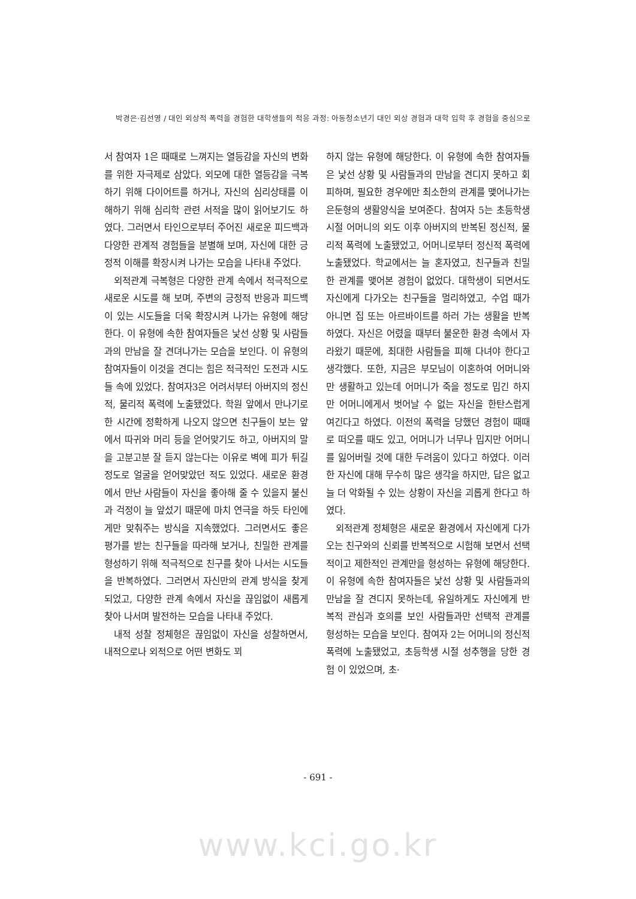박경은·김선영 / 대인 외상적 폭력을 경험한 대학생들의 적응 과정: 아동청소년기 대인 외상 경험과 대학 입학 후 경험을 중심으로
서 참여자 1은 때때로 느껴지는 열등감을 자신의 변화를 위한 자극제로 삼았다. 외모에 대한 열등감을 극복하기 위해 다이어트를 하거나, 자신의 심리상태를 이해하기 위해 심리학 관련 서적을 많이 읽어보기도 하였다. 그러면서 타인으로부터 주어진 새로운 피드백과 다양한 관계적 경험들을 분별해 보며, 자신에 대한 긍정적 이해를 확장시켜 나가는 모습을 나타내 주었다.
외적관계 극복형은 다양한 관계 속에서 적극적으로 새로운 시도를 해 보며, 주변의 긍정적 반응과 피드백이 있는 시도들을 더욱 확장시켜 나가는 유형에 해당한다. 이 유형에 속한 참여자들은 낯선 상황 및 사람들과의 만남을 잘 견뎌나가는 모습을 보인다. 이 유형의 참여자들이 이것을 견디는 힘은 적극적인 도전과 시도들 속에 있었다. 참여자3은 어려서부터 아버지의 정신적, 물리적 폭력에 노출됐었다. 학원 앞에서 만나기로 한 시간에 정확하게 나오지 않으면 친구들이 보는 앞에서 따귀와 머리 등을 얻어맞기도 하고, 아버지의 말을 고분고분 잘 듣지 않는다는 이유로 벽에 피가 튀길 정도로 얼굴을 얻어맞았던 적도 있었다. 새로운 환경에서 만난 사람들이 자신을 좋아해 줄 수 있을지 불신과 걱정이 늘 앞섰기 때문에 마치 연극을 하듯 타인에게만 맞춰주는 방식을 지속했었다. 그러면서도 좋은 평가를 받는 친구들을 따라해 보거나, 친밀한 관계를 형성하기 위해 적극적으로 친구를 찾아 나서는 시도들을 반복하였다. 그러면서 자신만의 관계 방식을 찾게 되었고, 다양한 관계 속에서 자신을 끊임없이 새롭게 찾아 나서며 발전하는 모습을 나타내 주었다.
내적 성찰 정체형은 끊임없이 자신을 성찰하면서, 내적으로나 외적으로 어떤 변화도 꾀
하지 않는 유형에 해당한다. 이 유형에 속한 참여자들은 낯선 상황 및 사람들과의 만남을 견디지 못하고 회피하며, 필요한 경우에만 최소한의 관계를 맺어나가는 은둔형의 생활양식을 보여준다. 참여자 5는 초등학생 시절 어머니의 외도 이후 아버지의 반복된 정신적, 물리적 폭력에 노출됐었고, 어머니로부터 정신적 폭력에 노출됐었다. 학교에서는 늘 혼자였고, 친구들과 친밀한 관계를 맺어본 경험이 없었다. 대학생이 되면서도 자신에게 다가오는 친구들을 멀리하였고, 수업 때가 아니면 집 또는 아르바이트를 하러 가는 생활을 반복하였다. 자신은 어렸을 때부터 불운한 환경 속에서 자라왔기 때문에, 최대한 사람들을 피해 다녀야 한다고 생각했다. 또한, 지금은 부모님이 이혼하여 어머니와만 생활하고 있는데 어머니가 죽을 정도로 밉긴 하지만 어머니에게서 벗어날 수 없는 자신을 한탄스럽게 여긴다고 하였다. 이전의 폭력을 당했던 경험이 때때로 떠오를 때도 있고, 어머니가 너무나 밉지만 어머니를 잃어버릴 것에 대한 두려움이 있다고 하였다. 이러한 자신에 대해 무수히 많은 생각을 하지만, 답은 없고 늘 더 악화될 수 있는 상황이 자신을 괴롭게 한다고 하였다.
외적관계 정체형은 새로운 환경에서 자신에게 다가오는 친구와의 신뢰를 반복적으로 시험해 보면서 선택적이고 제한적인 관계만을 형성하는 유형에 해당한다. 이 유형에 속한 참여자들은 낯선 상황 및 사람들과의 만남을 잘 견디지 못하는데, 유일하게도 자신에게 반복적 관심과 호의를 보인 사람들과만 선택적 관계를 형성하는 모습을 보인다. 참여자 2는 어머니의 정신적 폭력에 노출됐었고, 초등학생 시절 성추행을 당한 경험 이 있었으며, 초·
- 691 -
www.kci.go.kr